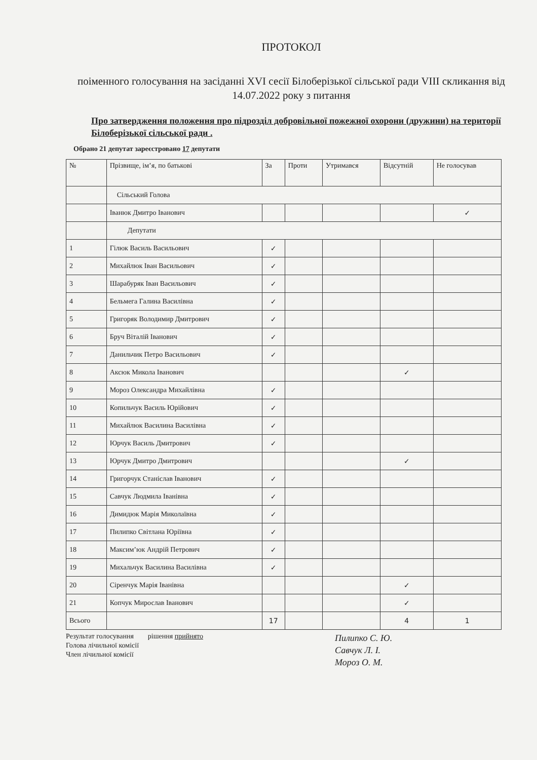ПРОТОКОЛ
поіменного голосування на засіданні XVI сесії Білоберізької сільської ради VIII скликання від 14.07.2022 року з питання
Про затвердження положення про підрозділ добровільної пожежної охорони (дружини) на території Білоберізької сільської ради .
Обрано 21 депутат зареєстровано 17 депутати
| № | Прізвище, ім’я, по батькові | За | Проти | Утримався | Відсутній | Не голосував |
| --- | --- | --- | --- | --- | --- | --- |
| | Сільський Голова | | | | | |
| | Іванюк Дмитро Іванович | | | | | ✓ |
| | Депутати | | | | | |
| 1 | Гілюк Василь Васильович | ✓ | | | | |
| 2 | Михайлюк Іван Васильович | ✓ | | | | |
| 3 | Шарабуряк Іван Васильович | ✓ | | | | |
| 4 | Бельмега Галина Василівна | ✓ | | | | |
| 5 | Григоряк Володимир Дмитрович | ✓ | | | | |
| 6 | Бруч Віталій Іванович | ✓ | | | | |
| 7 | Данильчик Петро Васильович | ✓ | | | | |
| 8 | Аксюк Микола Іванович | | | | ✓ | |
| 9 | Мороз Олександра Михайлівна | ✓ | | | | |
| 10 | Копильчук Василь Юрійович | ✓ | | | | |
| 11 | Михайлюк Василина Василівна | ✓ | | | | |
| 12 | Юрчук Василь Дмитрович | ✓ | | | | |
| 13 | Юрчук Дмитро Дмитрович | | | | ✓ | |
| 14 | Григорчук Станіслав Іванович | ✓ | | | | |
| 15 | Савчук Людмила Іванівна | ✓ | | | | |
| 16 | Димидюк Марія Миколаївна | ✓ | | | | |
| 17 | Пилипко Світлана Юріївна | ✓ | | | | |
| 18 | Максим’юк Андрій Петрович | ✓ | | | | |
| 19 | Михальчук Василина Василівна | ✓ | | | | |
| 20 | Сіренчук Марія Іванівна | | | | ✓ | |
| 21 | Копчук Мирослав Іванович | | | | ✓ | |
| Всього | | 17 | | | 4 | 1 |
Результат голосування рішення прийнято
Голова лічильної комісії
Член лічильної комісії
Пилипко С. Ю.
Савчук Л. І.
Мороз О. М.